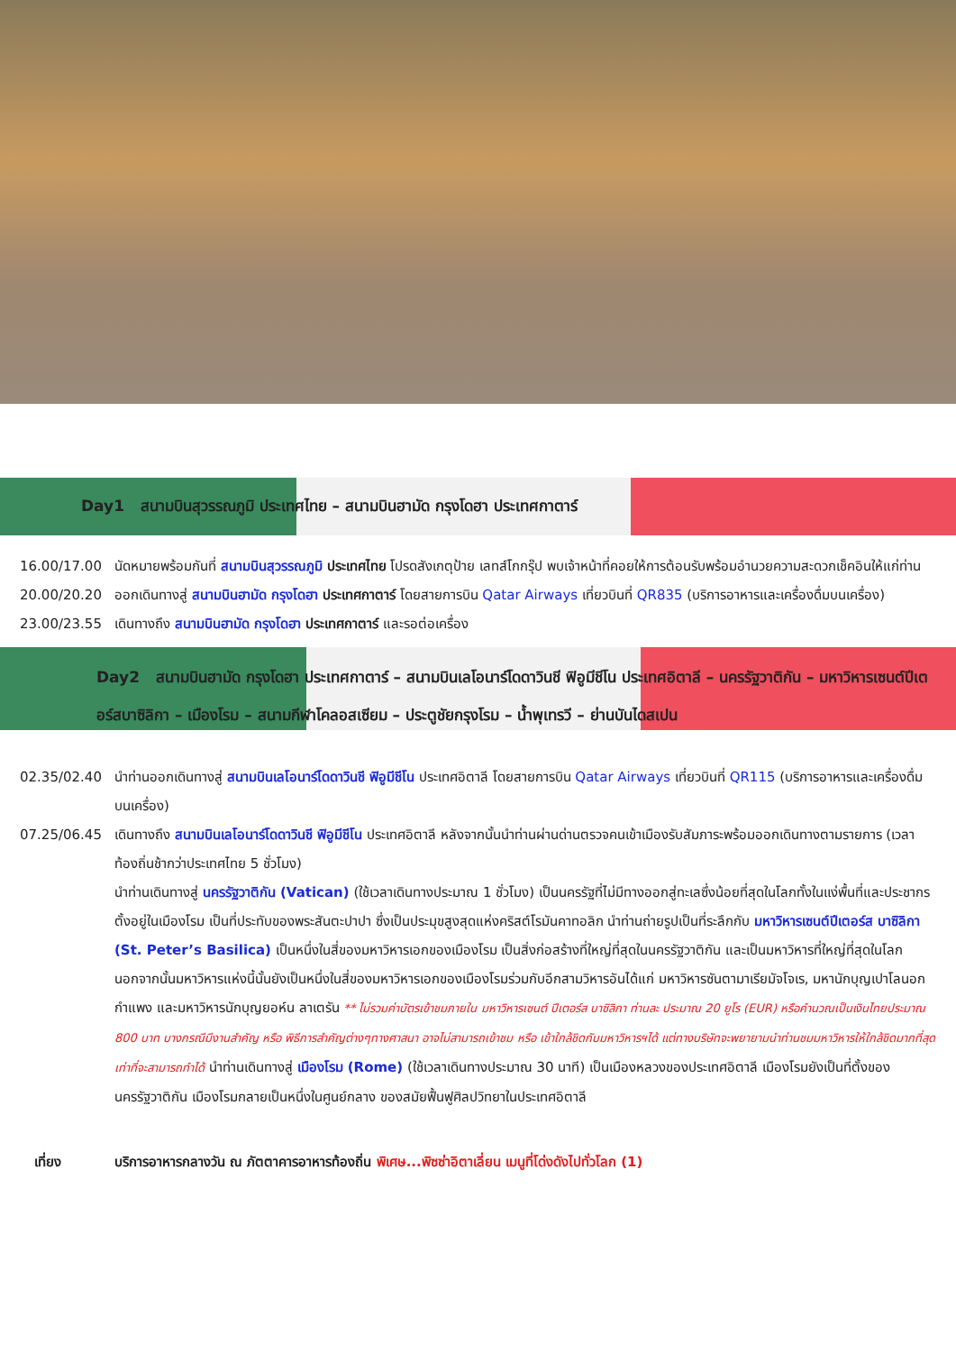Day1 สนามบินสุวรรณภูมิ ประเทศไทย – สนามบินฮามัด กรุงโดฮา ประเทศกาตาร์
16.00/17.00 นัดหมายพร้อมกันที่ สนามบินสุวรรณภูมิ ประเทศไทย โปรดสังเกตุป้าย เลทส์โกกรุ๊ป พบเจ้าหน้าที่คอยให้การต้อนรับพร้อมอำนวยความสะดวกเช็คอินให้แก่ท่าน
20.00/20.20 ออกเดินทางสู่ สนามบินฮามัด กรุงโดฮา ประเทศกาตาร์ โดยสายการบิน Qatar Airways เที่ยวบินที่ QR835 (บริการอาหารและเครื่องดื่มบนเครื่อง)
23.00/23.55 เดินทางถึง สนามบินฮามัด กรุงโดฮา ประเทศกาตาร์ และรอต่อเครื่อง
Day2 สนามบินฮามัด กรุงโดฮา ประเทศกาตาร์ – สนามบินเลโอนาร์โดดาวินชี ฟิอูมีชีโน ประเทศอิตาลี – นครรัฐวาติกัน – มหาวิหารเซนต์ปีเตอร์สบาซิลิกา – เมืองโรม – สนามกีฬาโคลอสเซียม – ประตูชัยกรุงโรม – น้ำพุเทรวี – ย่านบันไดสเปน
02.35/02.40 นำท่านออกเดินทางสู่ สนามบินเลโอนาร์โดดาวินชี ฟิอูมีชีโน ประเทศอิตาลี โดยสายการบิน Qatar Airways เที่ยวบินที่ QR115 (บริการอาหารและเครื่องดื่มบนเครื่อง)
07.25/06.45 เดินทางถึง สนามบินเลโอนาร์โดดาวินชี ฟิอูมีชีโน ประเทศอิตาลี หลังจากนั้นนำท่านผ่านด่านตรวจคนเข้าเมืองรับสัมภาระพร้อมออกเดินทางตามรายการ (เวลาท้องถิ่นช้ากว่าประเทศไทย 5 ชั่วโมง)
นำท่านเดินทางสู่ นครรัฐวาติกัน (Vatican) (ใช้เวลาเดินทางประมาณ 1 ชั่วโมง) เป็นนครรัฐที่ไม่มีทางออกสู่ทะเลซึ่งน้อยที่สุดในโลกทั้งในแง่พื้นที่และประชากร ตั้งอยู่ในเมืองโรม เป็นที่ประทับของพระสันตะปาปา ซึ่งเป็นประมุขสูงสุดแห่งคริสต์โรมันคาทอลิก นำท่านถ่ายรูปเป็นที่ระลึกกับ มหาวิหารเซนต์ปีเตอร์ส บาซิลิกา (St. Peter’s Basilica) เป็นหนึ่งในสี่ของมหาวิหารเอกของเมืองโรม เป็นสิ่งก่อสร้างที่ใหญ่ที่สุดในนครรัฐวาติกัน และเป็นมหาวิหารที่ใหญ่ที่สุดในโลก นอกจากนั้นมหาวิหารแห่งนี้นั้นยังเป็นหนึ่งในสี่ของมหาวิหารเอกของเมืองโรมร่วมกับอีกสามวิหารอันได้แก่ มหาวิหารซันตามาเรียมัจโจเร, มหานักบุญเปาโลนอกกำแพง และมหาวิหารนักบุญยอห์น ลาเตรัน ** ไม่รวมค่าบัตรเข้าชมภายใน มหาวิหารเซนต์ ปีเตอร์ส บาซิลิกา ท่านละ ประมาณ 20 ยูโร (EUR) หรือคำนวณเป็นเงินไทยประมาณ 800 บาท บางกรณีมีงานสำคัญ หรือ พิธีการสำคัญต่างๆทางศาสนา อาจไม่สามารถเข้าชม หรือ เข้าใกล้ชิดกับมหาวิหารฯได้ แต่ทางบริษัทจะพยายามนำท่านชมมหาวิหารให้ใกล้ชิดมากที่สุด เท่าที่จะสามารถทำได้ นำท่านเดินทางสู่ เมืองโรม (Rome) (ใช้เวลาเดินทางประมาณ 30 นาที) เป็นเมืองหลวงของประเทศอิตาลี เมืองโรมยังเป็นที่ตั้งของนครรัฐวาติกัน เมืองโรมกลายเป็นหนึ่งในศูนย์กลาง ของสมัยฟื้นฟูศิลปวิทยาในประเทศอิตาลี
เที่ยง บริการอาหารกลางวัน ณ ภัตตาคารอาหารท้องถิ่น พิเศษ...พิซซ่าอิตาเลี่ยน เมนูที่โด่งดังไปทั่วโลก (1)